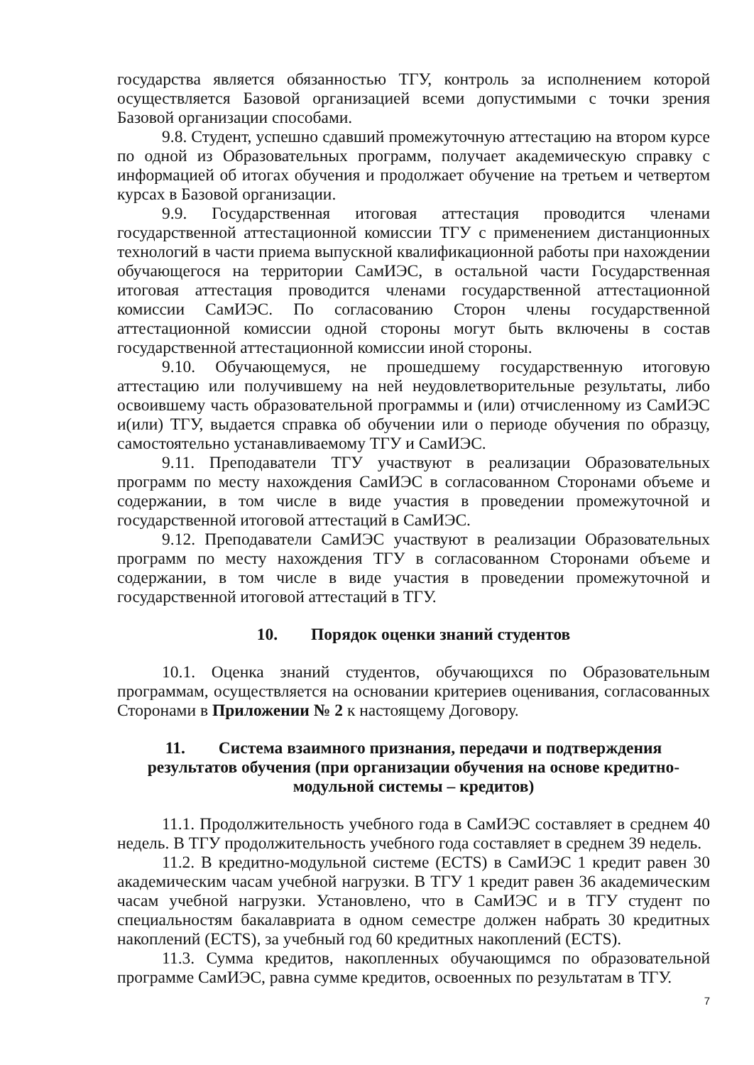государства является обязанностью ТГУ, контроль за исполнением которой осуществляется Базовой организацией всеми допустимыми с точки зрения Базовой организации способами.
9.8. Студент, успешно сдавший промежуточную аттестацию на втором курсе по одной из Образовательных программ, получает академическую справку с информацией об итогах обучения и продолжает обучение на третьем и четвертом курсах в Базовой организации.
9.9. Государственная итоговая аттестация проводится членами государственной аттестационной комиссии ТГУ с применением дистанционных технологий в части приема выпускной квалификационной работы при нахождении обучающегося на территории СамИЭС, в остальной части Государственная итоговая аттестация проводится членами государственной аттестационной комиссии СамИЭС. По согласованию Сторон члены государственной аттестационной комиссии одной стороны могут быть включены в состав государственной аттестационной комиссии иной стороны.
9.10. Обучающемуся, не прошедшему государственную итоговую аттестацию или получившему на ней неудовлетворительные результаты, либо освоившему часть образовательной программы и (или) отчисленному из СамИЭС и(или) ТГУ, выдается справка об обучении или о периоде обучения по образцу, самостоятельно устанавливаемому ТГУ и СамИЭС.
9.11. Преподаватели ТГУ участвуют в реализации Образовательных программ по месту нахождения СамИЭС в согласованном Сторонами объеме и содержании, в том числе в виде участия в проведении промежуточной и государственной итоговой аттестаций в СамИЭС.
9.12. Преподаватели СамИЭС участвуют в реализации Образовательных программ по месту нахождения ТГУ в согласованном Сторонами объеме и содержании, в том числе в виде участия в проведении промежуточной и государственной итоговой аттестаций в ТГУ.
10. Порядок оценки знаний студентов
10.1. Оценка знаний студентов, обучающихся по Образовательным программам, осуществляется на основании критериев оценивания, согласованных Сторонами в Приложении № 2 к настоящему Договору.
11. Система взаимного признания, передачи и подтверждения
результатов обучения (при организации обучения на основе кредитно-
модульной системы – кредитов)
11.1. Продолжительность учебного года в СамИЭС составляет в среднем 40 недель. В ТГУ продолжительность учебного года составляет в среднем 39 недель.
11.2. В кредитно-модульной системе (ECTS) в СамИЭС 1 кредит равен 30 академическим часам учебной нагрузки. В ТГУ 1 кредит равен 36 академическим часам учебной нагрузки. Установлено, что в СамИЭС и в ТГУ студент по специальностям бакалавриата в одном семестре должен набрать 30 кредитных накоплений (ECTS), за учебный год 60 кредитных накоплений (ECTS).
11.3. Сумма кредитов, накопленных обучающимся по образовательной программе СамИЭС, равна сумме кредитов, освоенных по результатам в ТГУ.
7